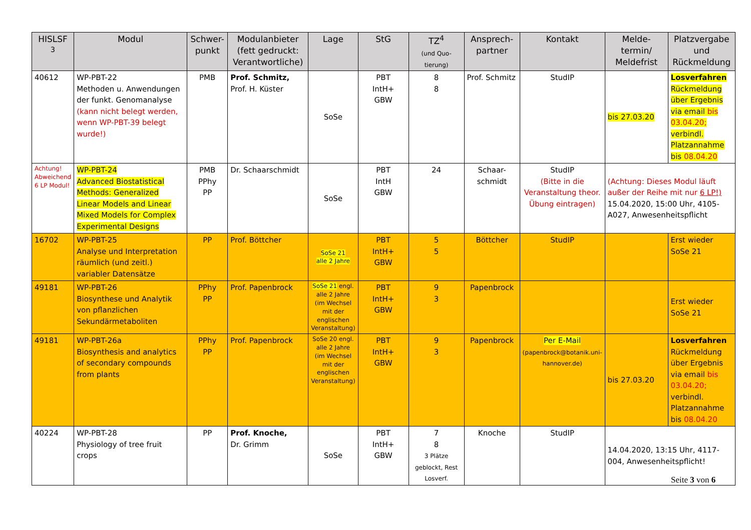| HISLSF <sup>3</sup> | Modul | Schwer- punkt | Modulanbieter (fett gedruckt: Verantwortliche) | Lage | StG | TZ<sup>4</sup> (und Quo- tierung) | Ansprech- partner | Kontakt | Melde- termin/ Meldefrist | Platzvergabe und Rückmeldung |
| --- | --- | --- | --- | --- | --- | --- | --- | --- | --- | --- |
| 40612 | WP-PBT-22 Methoden u. Anwendungen der funkt. Genomanalyse (kann nicht belegt werden, wenn WP-PBT-39 belegt wurde!) | PMB | Prof. Schmitz, Prof. H. Küster | SoSe | PBT IntH+ GBW | 8 8 | Prof. Schmitz | StudIP | bis 27.03.20 | Losverfahren Rückmeldung über Ergebnis via email bis 03.04.20; verbindl. Platzannahme bis 08.04.20 |
| Achtung! Abweichend 6 LP Modul! | WP-PBT-24 Advanced Biostatistical Methods: Generalized Linear Models and Linear Mixed Models for Complex Experimental Designs | PMB PPhy PP | Dr. Schaarschmidt | SoSe | PBT IntH GBW | 24 | Schaar- schmidt | StudIP (Bitte in die Veranstaltung theor. Übung eintragen) | (Achtung: Dieses Modul läuft außer der Reihe mit nur 6 LP!) 15.04.2020, 15:00 Uhr, 4105-A027, Anwesenheitspflicht | |
| 16702 | WP-PBT-25 Analyse und Interpretation räumlich (und zeitl.) variabler Datensätze | PP | Prof. Böttcher | SoSe 21 alle 2 Jahre | PBT IntH+ GBW | 5 5 | Böttcher | StudIP | | Erst wieder SoSe 21 |
| 49181 | WP-PBT-26 Biosynthese und Analytik von pflanzlichen Sekundärmetaboliten | PPhy PP | Prof. Papenbrock | SoSe 21 engl. alle 2 Jahre (im Wechsel mit der englischen Veranstaltung) | PBT IntH+ GBW | 9 3 | Papenbrock | | | Erst wieder SoSe 21 |
| 49181 | WP-PBT-26a Biosynthesis and analytics of secondary compounds from plants | PPhy PP | Prof. Papenbrock | SoSe 20 engl. alle 2 Jahre (im Wechsel mit der englischen Veranstaltung) | PBT IntH+ GBW | 9 3 | Papenbrock | Per E-Mail (papenbrock@botanik.uni-hannover.de) | bis 27.03.20 | Losverfahren Rückmeldung über Ergebnis via email bis 03.04.20; verbindl. Platzannahme bis 08.04.20 |
| 40224 | WP-PBT-28 Physiology of tree fruit crops | PP | Prof. Knoche, Dr. Grimm | SoSe | PBT IntH+ GBW | 7 8 3 Plätze geblockt, Rest Losverf. | Knoche | StudIP | 14.04.2020, 13:15 Uhr, 4117-004, Anwesenheitspflicht! | |
Seite 3 von 6